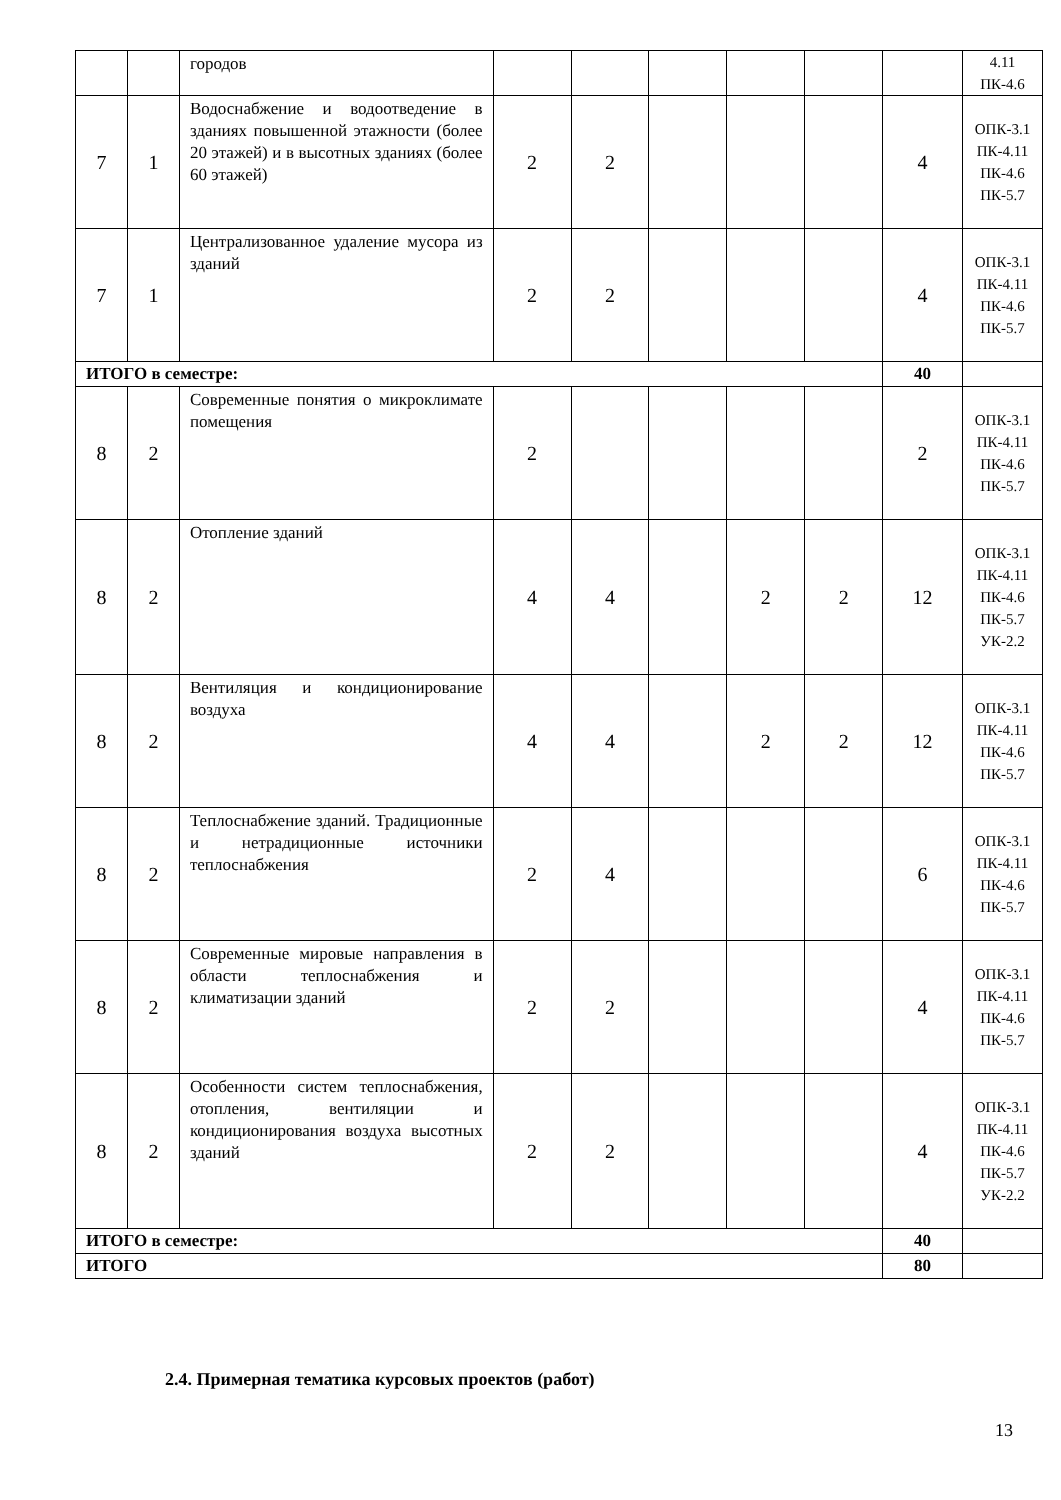| | | городов | | | | | | | 4.11 ПК-4.6 |
| 7 | 1 | Водоснабжение и водоотведение в зданиях повышенной этажности (более 20 этажей) и в высотных зданиях (более 60 этажей) | 2 | 2 | | | | 4 | ОПК-3.1 ПК-4.11 ПК-4.6 ПК-5.7 |
| 7 | 1 | Централизованное удаление мусора из зданий | 2 | 2 | | | | 4 | ОПК-3.1 ПК-4.11 ПК-4.6 ПК-5.7 |
| ИТОГО в семестре: | | | | | | | | 40 | |
| 8 | 2 | Современные понятия о микроклимате помещения | 2 | | | | | 2 | ОПК-3.1 ПК-4.11 ПК-4.6 ПК-5.7 |
| 8 | 2 | Отопление зданий | 4 | 4 | | 2 | 2 | 12 | ОПК-3.1 ПК-4.11 ПК-4.6 ПК-5.7 УК-2.2 |
| 8 | 2 | Вентиляция и кондиционирование воздуха | 4 | 4 | | 2 | 2 | 12 | ОПК-3.1 ПК-4.11 ПК-4.6 ПК-5.7 |
| 8 | 2 | Теплоснабжение зданий. Традиционные и нетрадиционные источники теплоснабжения | 2 | 4 | | | | 6 | ОПК-3.1 ПК-4.11 ПК-4.6 ПК-5.7 |
| 8 | 2 | Современные мировые направления в области теплоснабжения и климатизации зданий | 2 | 2 | | | | 4 | ОПК-3.1 ПК-4.11 ПК-4.6 ПК-5.7 |
| 8 | 2 | Особенности систем теплоснабжения, отопления, вентиляции и кондиционирования воздуха высотных зданий | 2 | 2 | | | | 4 | ОПК-3.1 ПК-4.11 ПК-4.6 ПК-5.7 УК-2.2 |
| ИТОГО в семестре: | | | | | | | | 40 | |
| ИТОГО | | | | | | | | 80 | |
2.4. Примерная тематика курсовых проектов (работ)
13